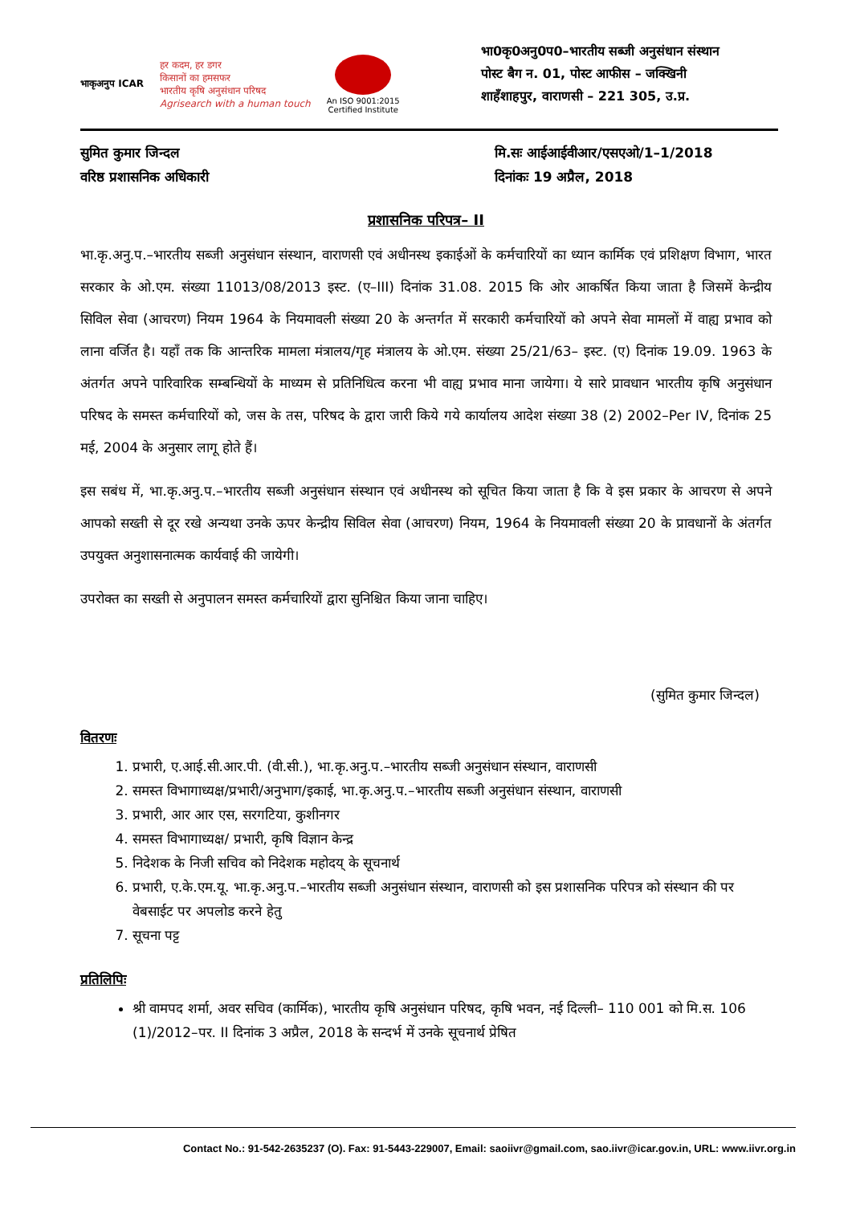भाकृअनुप ICAR
हर कदम, हर डगर
किसानों का हमसफर
भारतीय कृषि अनुसंधान परिषद
Agrisearch with a human touch
An ISO 9001:2015
Certified Institute
भा0कृ0अनु0प0–भारतीय सब्जी अनुसंधान संस्थान
पोस्ट बैग न. 01, पोस्ट आफीस – जक्खिनी
शाहँशाहपुर, वाराणसी – 221 305, उ.प्र.
सुमित कुमार जिन्दल
वरिष्ठ प्रशासनिक अधिकारी
मि.सः आईआईवीआर/एसएओ/1–1/2018
दिनांकः 19 अप्रैल, 2018
प्रशासनिक परिपत्र– II
भा.कृ.अनु.प.–भारतीय सब्जी अनुसंधान संस्थान, वाराणसी एवं अधीनस्थ इकाईओं के कर्मचारियों का ध्यान कार्मिक एवं प्रशिक्षण विभाग, भारत सरकार के ओ.एम. संख्या 11013/08/2013 इस्ट. (ए–III) दिनांक 31.08. 2015 कि ओर आकर्षित किया जाता है जिसमें केन्द्रीय सिविल सेवा (आचरण) नियम 1964 के नियमावली संख्या 20 के अन्तर्गत में सरकारी कर्मचारियों को अपने सेवा मामलों में वाह्य प्रभाव को लाना वर्जित है। यहाँ तक कि आन्तरिक मामला मंत्रालय/गृह मंत्रालय के ओ.एम. संख्या 25/21/63– इस्ट. (ए) दिनांक 19.09. 1963 के अंतर्गत अपने पारिवारिक सम्बन्धियों के माध्यम से प्रतिनिधित्व करना भी वाह्य प्रभाव माना जायेगा। ये सारे प्रावधान भारतीय कृषि अनुसंधान परिषद के समस्त कर्मचारियों को, जस के तस, परिषद के द्वारा जारी किये गये कार्यालय आदेश संख्या 38 (2) 2002–Per IV, दिनांक 25 मई, 2004 के अनुसार लागू होते हैं।
इस सबंध में, भा.कृ.अनु.प.–भारतीय सब्जी अनुसंधान संस्थान एवं अधीनस्थ को सूचित किया जाता है कि वे इस प्रकार के आचरण से अपने आपको सख्ती से दूर रखे अन्यथा उनके ऊपर केन्द्रीय सिविल सेवा (आचरण) नियम, 1964 के नियमावली संख्या 20 के प्रावधानों के अंतर्गत उपयुक्त अनुशासनात्मक कार्यवाई की जायेगी।
उपरोक्त का सख्ती से अनुपालन समस्त कर्मचारियों द्वारा सुनिश्चित किया जाना चाहिए।
(सुमित कुमार जिन्दल)
वितरणः
1. प्रभारी, ए.आई.सी.आर.पी. (वी.सी.), भा.कृ.अनु.प.–भारतीय सब्जी अनुसंधान संस्थान, वाराणसी
2. समस्त विभागाध्यक्ष/प्रभारी/अनुभाग/इकाई, भा.कृ.अनु.प.–भारतीय सब्जी अनुसंधान संस्थान, वाराणसी
3. प्रभारी, आर आर एस, सरगटिया, कुशीनगर
4. समस्त विभागाध्यक्ष/ प्रभारी, कृषि विज्ञान केन्द्र
5. निदेशक के निजी सचिव को निदेशक महोदय् के सूचनार्थ
6. प्रभारी, ए.के.एम.यू. भा.कृ.अनु.प.–भारतीय सब्जी अनुसंधान संस्थान, वाराणसी को इस प्रशासनिक परिपत्र को संस्थान की पर वेबसाईट पर अपलोड करने हेतु
7. सूचना पट्ट
प्रतिलिपिः
श्री वामपद शर्मा, अवर सचिव (कार्मिक), भारतीय कृषि अनुसंधान परिषद, कृषि भवन, नई दिल्ली– 110 001 को मि.स. 106 (1)/2012–पर. II दिनांक 3 अप्रैल, 2018 के सन्दर्भ में उनके सूचनार्थ प्रेषित
Contact No.: 91-542-2635237 (O). Fax: 91-5443-229007, Email: saoiivr@gmail.com, sao.iivr@icar.gov.in, URL: www.iivr.org.in